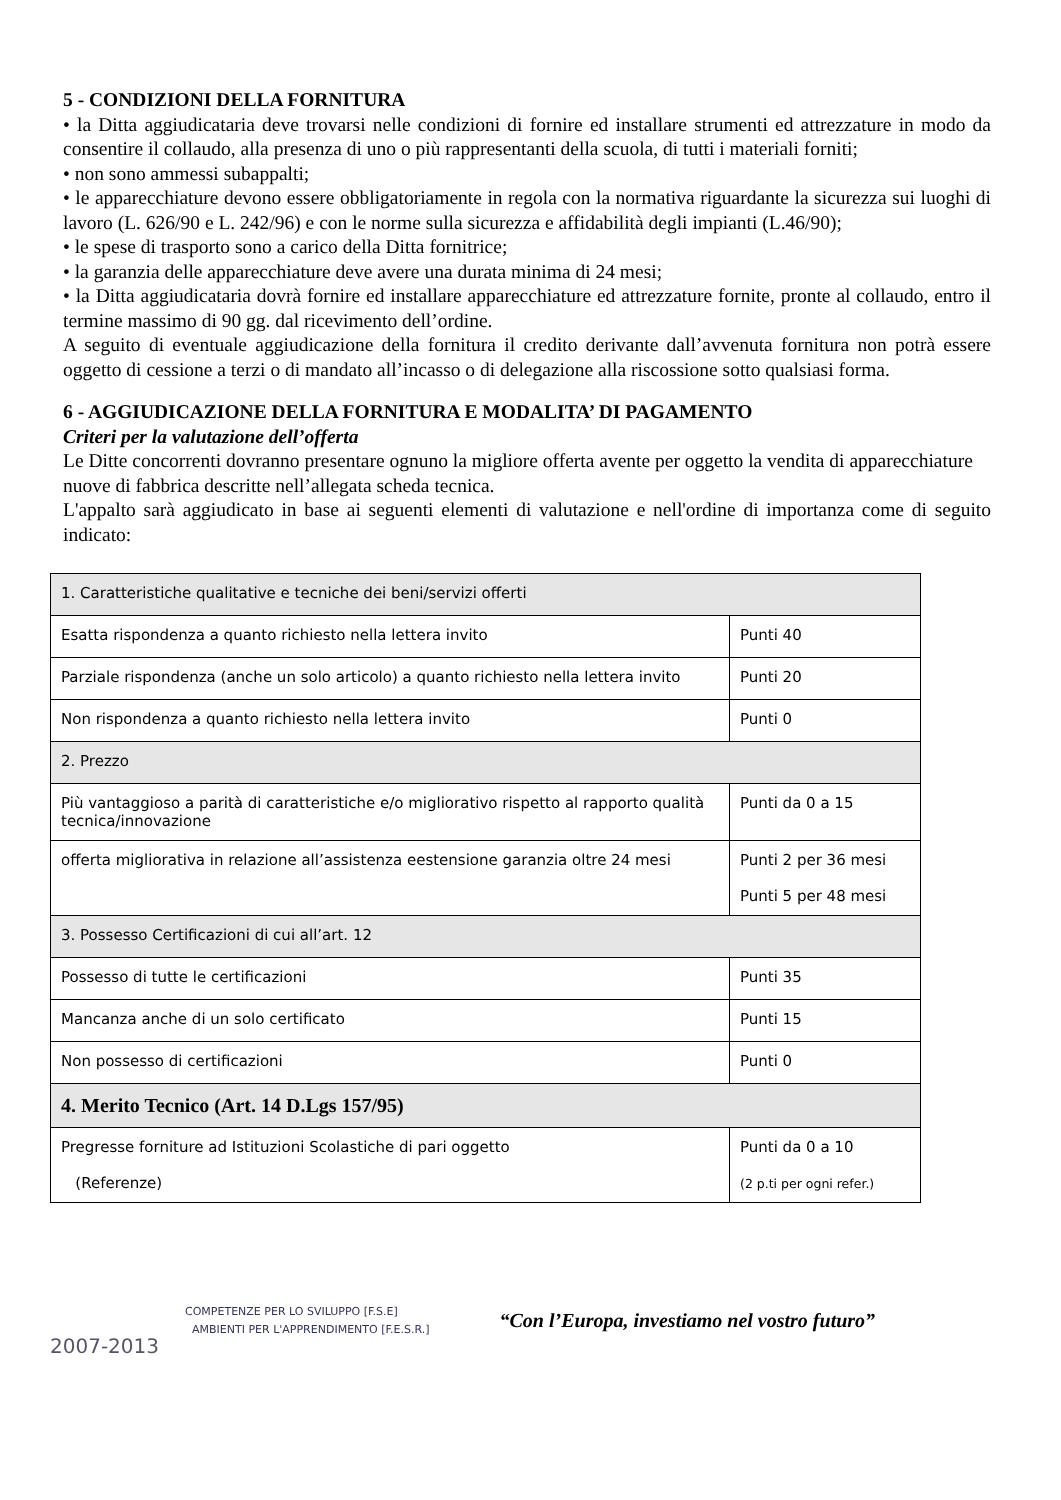5 - CONDIZIONI DELLA FORNITURA
• la Ditta aggiudicataria deve trovarsi nelle condizioni di fornire ed installare strumenti ed attrezzature in modo da consentire il collaudo, alla presenza di uno o più rappresentanti della scuola, di tutti i materiali forniti;
• non sono ammessi subappalti;
• le apparecchiature devono essere obbligatoriamente in regola con la normativa riguardante la sicurezza sui luoghi di lavoro (L. 626/90 e L. 242/96) e con le norme sulla sicurezza e affidabilità degli impianti (L.46/90);
• le spese di trasporto sono a carico della Ditta fornitrice;
• la garanzia delle apparecchiature deve avere una durata minima di 24 mesi;
• la Ditta aggiudicataria dovrà fornire ed installare apparecchiature ed attrezzature fornite, pronte al collaudo, entro il termine massimo di 90 gg. dal ricevimento dell’ordine.
A seguito di eventuale aggiudicazione della fornitura il credito derivante dall’avvenuta fornitura non potrà essere oggetto di cessione a terzi o di mandato all’incasso o di delegazione alla riscossione sotto qualsiasi forma.
6 - AGGIUDICAZIONE DELLA FORNITURA E MODALITA’ DI PAGAMENTO
Criteri per la valutazione dell’offerta
Le Ditte concorrenti dovranno presentare ognuno la migliore offerta avente per oggetto la vendita di apparecchiature nuove di fabbrica descritte nell’allegata scheda tecnica.
L'appalto sarà aggiudicato in base ai seguenti elementi di valutazione e nell'ordine di importanza come di seguito indicato:
| 1. Caratteristiche qualitative e tecniche dei beni/servizi offerti | |
| Esatta rispondenza a quanto richiesto nella lettera invito | Punti 40 |
| Parziale rispondenza (anche un solo articolo) a quanto richiesto nella lettera invito | Punti 20 |
| Non rispondenza a quanto richiesto nella lettera invito | Punti 0 |
| 2. Prezzo | |
| Più vantaggioso a parità di caratteristiche e/o migliorativo rispetto al rapporto qualità tecnica/innovazione | Punti da 0 a 15 |
| offerta migliorativa in relazione all’assistenza eestensione garanzia oltre 24 mesi | Punti 2 per 36 mesi Punti 5 per 48 mesi |
| 3. Possesso Certificazioni di cui all’art. 12 | |
| Possesso di tutte le certificazioni | Punti 35 |
| Mancanza anche di un solo certificato | Punti 15 |
| Non possesso di certificazioni | Punti 0 |
| 4. Merito Tecnico (Art. 14 D.Lgs 157/95) | |
| Pregresse forniture ad Istituzioni Scolastiche di pari oggetto (Referenze) | Punti da 0 a 10 (2 p.ti per ogni refer.) |
2007-2013
COMPETENZE PER LO SVILUPPO [F.S.E]
AMBIENTI PER L'APPRENDIMENTO [F.E.S.R.]
“Con l’Europa, investiamo nel vostro futuro”